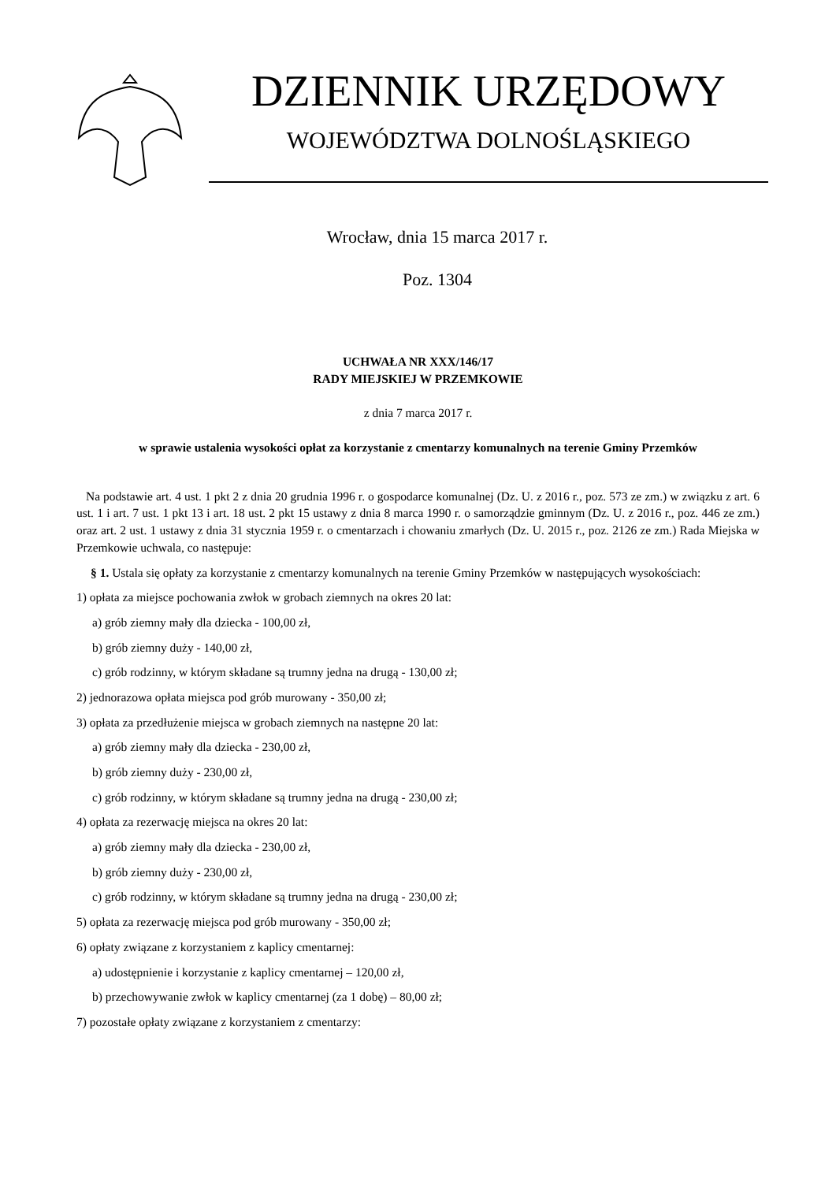DZIENNIK URZĘDOWY
WOJEWÓDZTWA DOLNOŚLĄSKIEGO
Wrocław, dnia 15 marca 2017 r.
Poz. 1304
UCHWAŁA NR XXX/146/17
RADY MIEJSKIEJ W PRZEMKOWIE
z dnia 7 marca 2017 r.
w sprawie ustalenia wysokości opłat za korzystanie z cmentarzy komunalnych na terenie Gminy Przemków
Na podstawie art. 4 ust. 1 pkt 2 z dnia 20 grudnia 1996 r. o gospodarce komunalnej (Dz. U. z 2016 r., poz. 573 ze zm.) w związku z art. 6 ust. 1 i art. 7 ust. 1 pkt 13 i art. 18 ust. 2 pkt 15 ustawy z dnia 8 marca 1990 r. o samorządzie gminnym (Dz. U. z 2016 r., poz. 446 ze zm.) oraz art. 2 ust. 1 ustawy z dnia 31 stycznia 1959 r. o cmentarzach i chowaniu zmarłych (Dz. U. 2015 r., poz. 2126 ze zm.) Rada Miejska w Przemkowie uchwala, co następuje:
§ 1. Ustala się opłaty za korzystanie z cmentarzy komunalnych na terenie Gminy Przemków w następujących wysokościach:
1) opłata za miejsce pochowania zwłok w grobach ziemnych na okres 20 lat:
a) grób ziemny mały dla dziecka - 100,00 zł,
b) grób ziemny duży - 140,00 zł,
c) grób rodzinny, w którym składane są trumny jedna na drugą - 130,00 zł;
2) jednorazowa opłata miejsca pod grób murowany - 350,00 zł;
3) opłata za przedłużenie miejsca w grobach ziemnych na następne 20 lat:
a) grób ziemny mały dla dziecka - 230,00 zł,
b) grób ziemny duży - 230,00 zł,
c) grób rodzinny, w którym składane są trumny jedna na drugą - 230,00 zł;
4) opłata za rezerwację miejsca na okres 20 lat:
a) grób ziemny mały dla dziecka - 230,00 zł,
b) grób ziemny duży - 230,00 zł,
c) grób rodzinny, w którym składane są trumny jedna na drugą - 230,00 zł;
5) opłata za rezerwację miejsca pod grób murowany - 350,00 zł;
6) opłaty związane z korzystaniem z kaplicy cmentarnej:
a) udostępnienie i korzystanie z kaplicy cmentarnej – 120,00 zł,
b) przechowywanie zwłok w kaplicy cmentarnej (za 1 dobę) – 80,00 zł;
7) pozostałe opłaty związane z korzystaniem z cmentarzy: